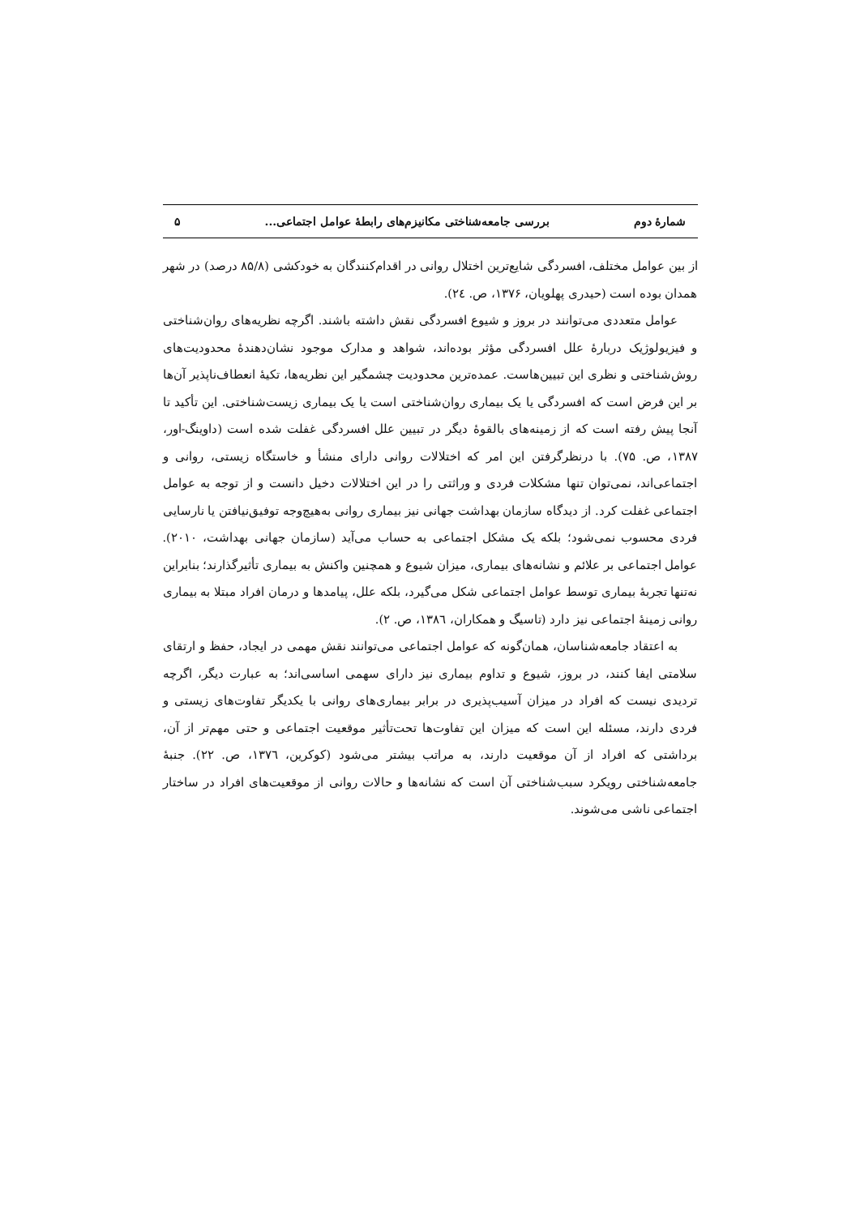شمارهٔ دوم بررسی جامعه‌شناختی مکانیزم‌های رابطهٔ عوامل اجتماعی... ۵
از بین عوامل مختلف، افسردگی شایع‌ترین اختلال روانی در اقدام‌کنندگان به خودکشی (۸۵/۸ درصد) در شهر همدان بوده است (حیدری پهلویان، ۱۳۷۶، ص. ۲٤).
عوامل متعددی می‌توانند در بروز و شیوع افسردگی نقش داشته باشند. اگرچه نظریه‌های روان‌شناختی و فیزیولوژیک دربارهٔ علل افسردگی مؤثر بوده‌اند، شواهد و مدارک موجود نشان‌دهندهٔ محدودیت‌های روش‌شناختی و نظری این تبیین‌هاست. عمده‌ترین محدودیت چشمگیر این نظریه‌ها، تکیهٔ انعطاف‌ناپذیر آن‌ها بر این فرض است که افسردگی یا یک بیماری روان‌شناختی است یا یک بیماری زیست‌شناختی. این تأکید تا آنجا پیش رفته است که از زمینه‌های بالقوهٔ دیگر در تبیین علل افسردگی غفلت شده است (داوینگ-اور، ۱۳۸۷، ص. ۷۵). با درنظرگرفتن این امر که اختلالات روانی دارای منشأ و خاستگاه زیستی، روانی و اجتماعی‌اند، نمی‌توان تنها مشکلات فردی و وراثتی را در این اختلالات دخیل دانست و از توجه به عوامل اجتماعی غفلت کرد. از دیدگاه سازمان بهداشت جهانی نیز بیماری روانی به‌هیچ‌وجه توفیق‌نیافتن یا نارسایی فردی محسوب نمی‌شود؛ بلکه یک مشکل اجتماعی به حساب می‌آید (سازمان جهانی بهداشت، ۲۰۱۰). عوامل اجتماعی بر علائم و نشانه‌های بیماری، میزان شیوع و همچنین واکنش به بیماری تأثیرگذارند؛ بنابراین نه‌تنها تجربهٔ بیماری توسط عوامل اجتماعی شکل می‌گیرد، بلکه علل، پیامدها و درمان افراد مبتلا به بیماری روانی زمینهٔ اجتماعی نیز دارد (تاسیگ و همکاران، ۱۳۸٦، ص. ۲).
به اعتقاد جامعه‌شناسان، همان‌گونه که عوامل اجتماعی می‌توانند نقش مهمی در ایجاد، حفظ و ارتقای سلامتی ایفا کنند، در بروز، شیوع و تداوم بیماری نیز دارای سهمی اساسی‌اند؛ به عبارت دیگر، اگرچه تردیدی نیست که افراد در میزان آسیب‌پذیری در برابر بیماری‌های روانی با یکدیگر تفاوت‌های زیستی و فردی دارند، مسئله این است که میزان این تفاوت‌ها تحت‌تأثیر موقعیت اجتماعی و حتی مهم‌تر از آن، برداشتی که افراد از آن موقعیت دارند، به مراتب بیشتر می‌شود (کوکرین، ۱۳۷٦، ص. ۲۲). جنبهٔ جامعه‌شناختی رویکرد سبب‌شناختی آن است که نشانه‌ها و حالات روانی از موقعیت‌های افراد در ساختار اجتماعی ناشی می‌شوند.